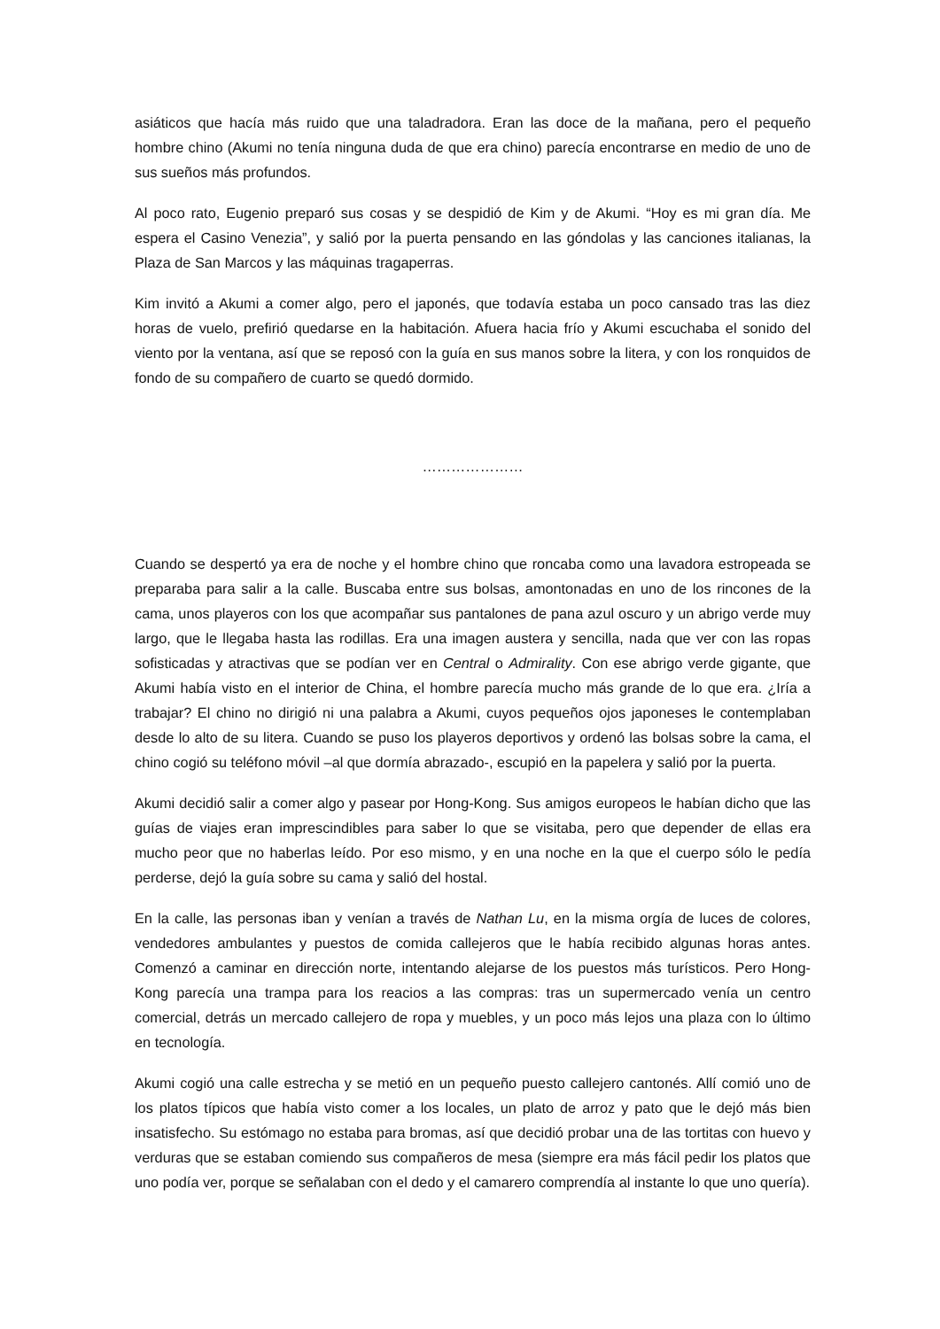asiáticos que hacía más ruido que una taladradora. Eran las doce de la mañana, pero el pequeño hombre chino (Akumi no tenía ninguna duda de que era chino) parecía encontrarse en medio de uno de sus sueños más profundos.
Al poco rato, Eugenio preparó sus cosas y se despidió de Kim y de Akumi. “Hoy es mi gran día. Me espera el Casino Venezia”, y salió por la puerta pensando en las góndolas y las canciones italianas, la Plaza de San Marcos y las máquinas tragaperras.
Kim invitó a Akumi a comer algo, pero el japonés, que todavía estaba un poco cansado tras las diez horas de vuelo, prefirió quedarse en la habitación. Afuera hacia frío y Akumi escuchaba el sonido del viento por la ventana, así que se reposó con la guía en sus manos sobre la litera, y con los ronquidos de fondo de su compañero de cuarto se quedó dormido.
…………………
Cuando se despertó ya era de noche y el hombre chino que roncaba como una lavadora estropeada se preparaba para salir a la calle. Buscaba entre sus bolsas, amontonadas en uno de los rincones de la cama, unos playeros con los que acompañar sus pantalones de pana azul oscuro y un abrigo verde muy largo, que le llegaba hasta las rodillas. Era una imagen austera y sencilla, nada que ver con las ropas sofisticadas y atractivas que se podían ver en Central o Admirality. Con ese abrigo verde gigante, que Akumi había visto en el interior de China, el hombre parecía mucho más grande de lo que era. ¿Iría a trabajar? El chino no dirigió ni una palabra a Akumi, cuyos pequeños ojos japoneses le contemplaban desde lo alto de su litera. Cuando se puso los playeros deportivos y ordenó las bolsas sobre la cama, el chino cogió su teléfono móvil –al que dormía abrazado-, escupió en la papelera y salió por la puerta.
Akumi decidió salir a comer algo y pasear por Hong-Kong. Sus amigos europeos le habían dicho que las guías de viajes eran imprescindibles para saber lo que se visitaba, pero que depender de ellas era mucho peor que no haberlas leído. Por eso mismo, y en una noche en la que el cuerpo sólo le pedía perderse, dejó la guía sobre su cama y salió del hostal.
En la calle, las personas iban y venían a través de Nathan Lu, en la misma orgía de luces de colores, vendedores ambulantes y puestos de comida callejeros que le había recibido algunas horas antes. Comenzó a caminar en dirección norte, intentando alejarse de los puestos más turísticos. Pero Hong-Kong parecía una trampa para los reacios a las compras: tras un supermercado venía un centro comercial, detrás un mercado callejero de ropa y muebles, y un poco más lejos una plaza con lo último en tecnología.
Akumi cogió una calle estrecha y se metió en un pequeño puesto callejero cantonés. Allí comió uno de los platos típicos que había visto comer a los locales, un plato de arroz y pato que le dejó más bien insatisfecho. Su estómago no estaba para bromas, así que decidió probar una de las tortitas con huevo y verduras que se estaban comiendo sus compañeros de mesa (siempre era más fácil pedir los platos que uno podía ver, porque se señalaban con el dedo y el camarero comprendía al instante lo que uno quería).